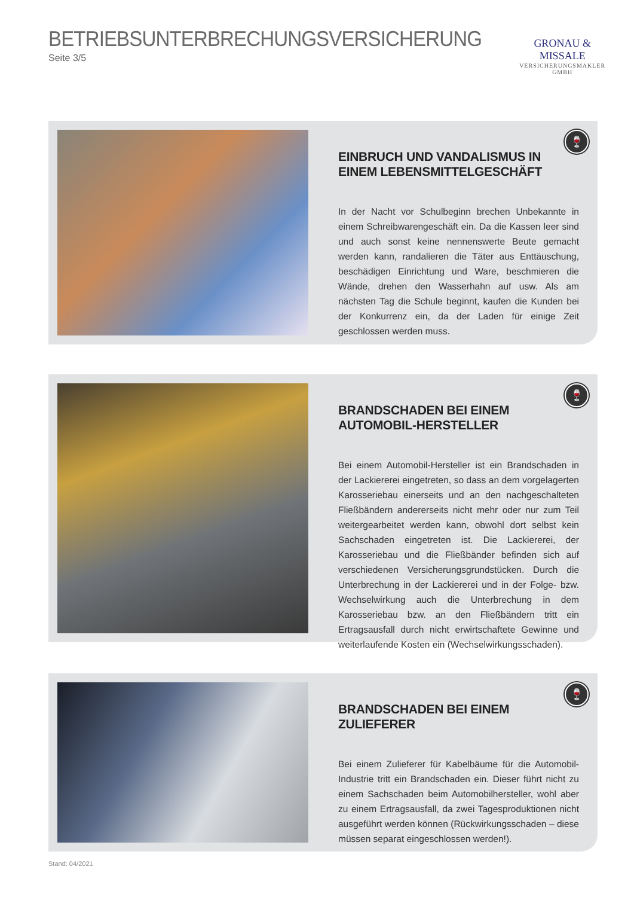BETRIEBSUNTERBRECHUNGSVERSICHERUNG
Seite 3/5
GRONAU & MISSALE
VERSICHERUNGSMAKLER GMBH
EINBRUCH UND VANDALISMUS IN EINEM LEBENSMITTELGESCHÄFT
In der Nacht vor Schulbeginn brechen Unbekannte in einem Schreibwarengeschäft ein. Da die Kassen leer sind und auch sonst keine nennenswerte Beute gemacht werden kann, randalieren die Täter aus Enttäuschung, beschädigen Einrichtung und Ware, beschmieren die Wände, drehen den Wasserhahn auf usw. Als am nächsten Tag die Schule beginnt, kaufen die Kunden bei der Konkurrenz ein, da der Laden für einige Zeit geschlossen werden muss.
🍷
BRANDSCHADEN BEI EINEM AUTOMOBIL-HERSTELLER
Bei einem Automobil-Hersteller ist ein Brandschaden in der Lackiererei eingetreten, so dass an dem vorgelagerten Karosseriebau einerseits und an den nachgeschalteten Fließbändern andererseits nicht mehr oder nur zum Teil weitergearbeitet werden kann, obwohl dort selbst kein Sachschaden eingetreten ist. Die Lackiererei, der Karosseriebau und die Fließbänder befinden sich auf verschiedenen Versicherungsgrundstücken. Durch die Unterbrechung in der Lackiererei und in der Folge- bzw. Wechselwirkung auch die Unterbrechung in dem Karosseriebau bzw. an den Fließbändern tritt ein Ertragsausfall durch nicht erwirtschaftete Gewinne und weiterlaufende Kosten ein (Wechselwirkungsschaden).
🍷
BRANDSCHADEN BEI EINEM ZULIEFERER
Bei einem Zulieferer für Kabelbäume für die Automobil-Industrie tritt ein Brandschaden ein. Dieser führt nicht zu einem Sachschaden beim Automobilhersteller, wohl aber zu einem Ertragsausfall, da zwei Tagesproduktionen nicht ausgeführt werden können (Rückwirkungsschaden – diese müssen separat eingeschlossen werden!).
🍷
Stand: 04/2021